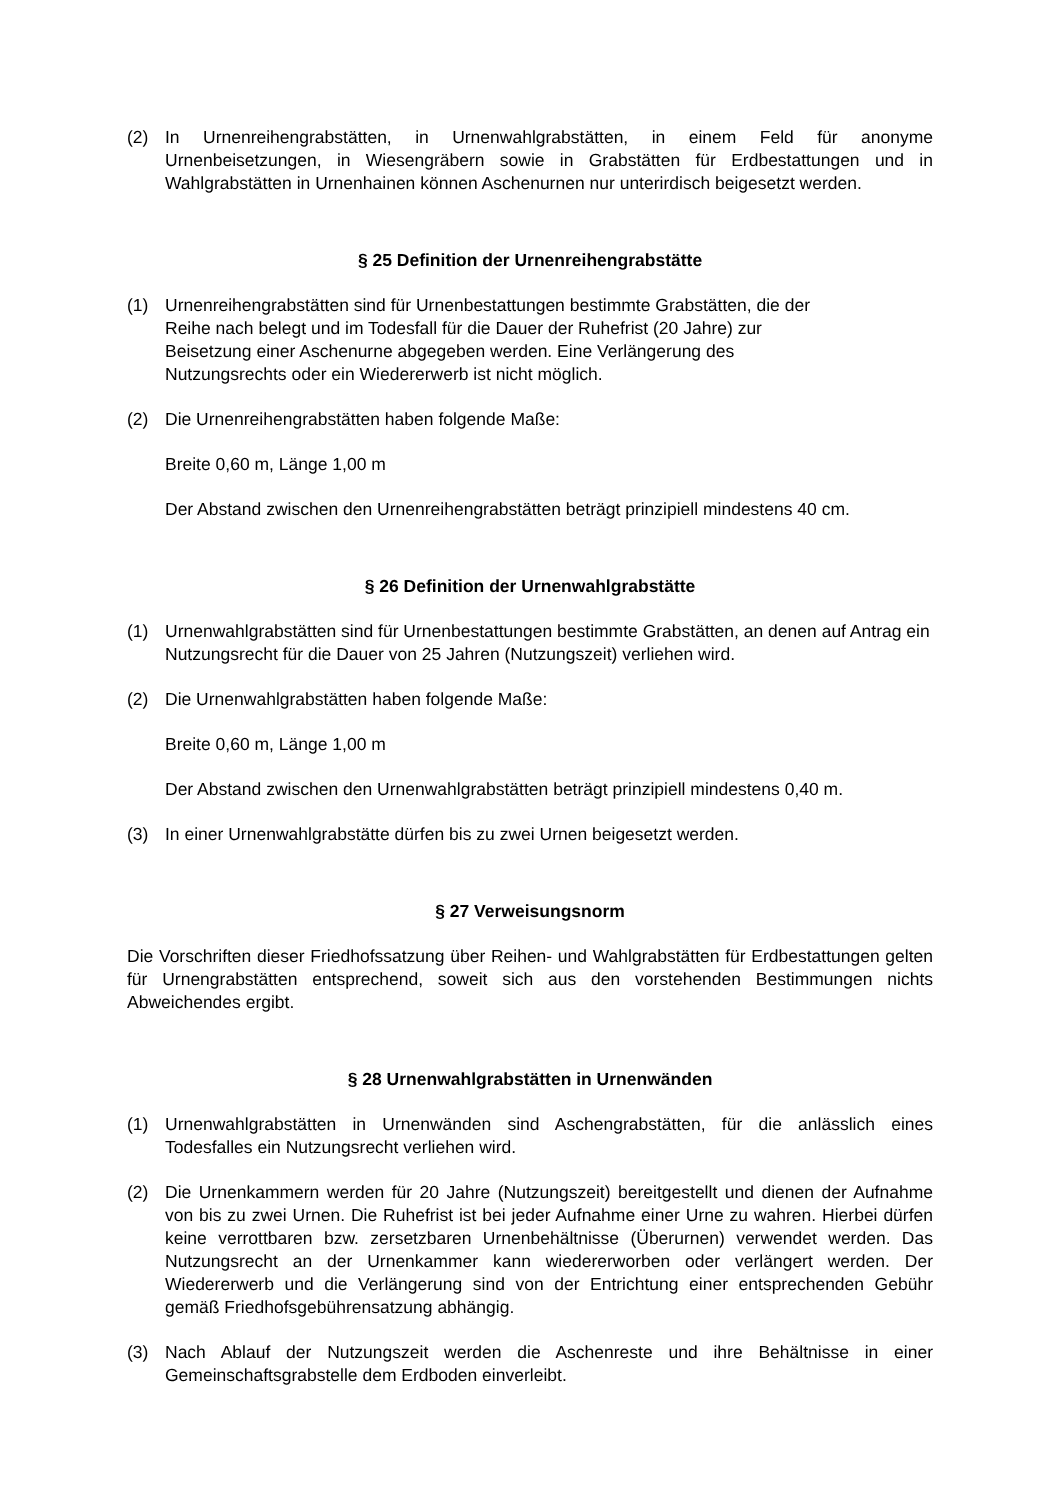(2) In Urnenreihengrabstätten, in Urnenwahlgrabstätten, in einem Feld für anonyme Urnenbeisetzungen, in Wiesengräbern sowie in Grabstätten für Erdbestattungen und in Wahlgrabstätten in Urnenhainen können Aschenurnen nur unterirdisch beigesetzt werden.
§ 25 Definition der Urnenreihengrabstätte
(1) Urnenreihengrabstätten sind für Urnenbestattungen bestimmte Grabstätten, die der
Reihe nach belegt und im Todesfall für die Dauer der Ruhefrist (20 Jahre) zur
Beisetzung einer Aschenurne abgegeben werden. Eine Verlängerung des
Nutzungsrechts oder ein Wiedererwerb ist nicht möglich.
(2) Die Urnenreihengrabstätten haben folgende Maße:
Breite 0,60 m, Länge 1,00 m
Der Abstand zwischen den Urnenreihengrabstätten beträgt prinzipiell mindestens 40 cm.
§ 26 Definition der Urnenwahlgrabstätte
(1) Urnenwahlgrabstätten sind für Urnenbestattungen bestimmte Grabstätten, an denen auf Antrag ein Nutzungsrecht für die Dauer von 25 Jahren (Nutzungszeit) verliehen wird.
(2) Die Urnenwahlgrabstätten haben folgende Maße:
Breite 0,60 m, Länge 1,00 m
Der Abstand zwischen den Urnenwahlgrabstätten beträgt prinzipiell mindestens 0,40 m.
(3) In einer Urnenwahlgrabstätte dürfen bis zu zwei Urnen beigesetzt werden.
§ 27 Verweisungsnorm
Die Vorschriften dieser Friedhofssatzung über Reihen- und Wahlgrabstätten für Erdbestattungen gelten für Urnengrabstätten entsprechend, soweit sich aus den vorstehenden Bestimmungen nichts Abweichendes ergibt.
§ 28 Urnenwahlgrabstätten in Urnenwänden
(1) Urnenwahlgrabstätten in Urnenwänden sind Aschengrabstätten, für die anlässlich eines Todesfalles ein Nutzungsrecht verliehen wird.
(2) Die Urnenkammern werden für 20 Jahre (Nutzungszeit) bereitgestellt und dienen der Aufnahme von bis zu zwei Urnen. Die Ruhefrist ist bei jeder Aufnahme einer Urne zu wahren. Hierbei dürfen keine verrottbaren bzw. zersetzbaren Urnenbehältnisse (Überurnen) verwendet werden. Das Nutzungsrecht an der Urnenkammer kann wiedererworben oder verlängert werden. Der Wiedererwerb und die Verlängerung sind von der Entrichtung einer entsprechenden Gebühr gemäß Friedhofsgebührensatzung abhängig.
(3) Nach Ablauf der Nutzungszeit werden die Aschenreste und ihre Behältnisse in einer Gemeinschaftsgrabstelle dem Erdboden einverleibt.